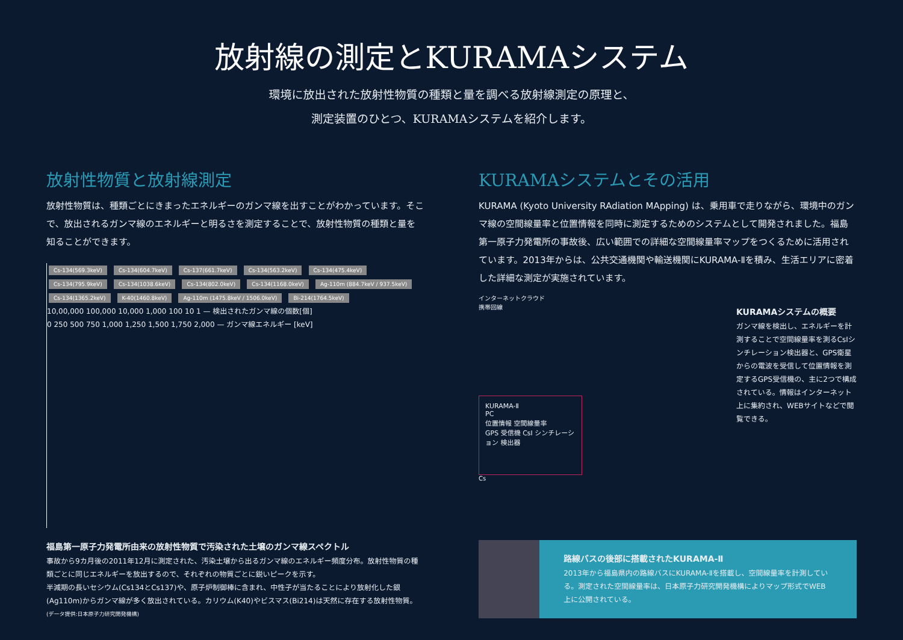放射線の測定とKURAMAシステム
環境に放出された放射性物質の種類と量を調べる放射線測定の原理と、
測定装置のひとつ、KURAMAシステムを紹介します。
放射性物質と放射線測定
放射性物質は、種類ごとにきまったエネルギーのガンマ線を出すことがわかっています。そこで、放出されるガンマ線のエネルギーと明るさを測定することで、放射性物質の種類と量を知ることができます。
Cs-134(569.3keV) Cs-134(604.7keV) Cs-137(661.7keV) Cs-134(563.2keV) Cs-134(475.4keV) Cs-134(795.9keV) Cs-134(1038.6keV) Cs-134(802.0keV) Cs-134(1168.0keV) Ag-110m (884.7keV / 937.5keV) Cs-134(1365.2keV) K-40(1460.8keV) Ag-110m (1475.8keV / 1506.0keV) Bi-214(1764.5keV)
10,00,000 100,000 10,000 1,000 100 10 1 — 検出されたガンマ線の個数[個]
0 250 500 750 1,000 1,250 1,500 1,750 2,000 — ガンマ線エネルギー [keV]
福島第一原子力発電所由来の放射性物質で汚染された土壌のガンマ線スペクトル
事故から9カ月後の2011年12月に測定された、汚染土壌から出るガンマ線のエネルギー頻度分布。放射性物質の種類ごとに同じエネルギーを放出するので、それぞれの物質ごとに鋭いピークを示す。
半減期の長いセシウム(Cs134とCs137)や、原子炉制御棒に含まれ、中性子が当たることにより放射化した銀(Ag110m)からガンマ線が多く放出されている。カリウム(K40)やビスマス(Bi214)は天然に存在する放射性物質。
(データ提供:日本原子力研究開発機構)
KURAMAシステムとその活用
KURAMA (Kyoto University RAdiation MApping) は、乗用車で走りながら、環境中のガンマ線の空間線量率と位置情報を同時に測定するためのシステムとして開発されました。福島第一原子力発電所の事故後、広い範囲での詳細な空間線量率マップをつくるために活用されています。2013年からは、公共交通機関や輸送機関にKURAMA-Ⅱを積み、生活エリアに密着した詳細な測定が実施されています。
インターネットクラウド
携帯回線
KURAMA-Ⅱ
PC
位置情報 空間線量率
GPS 受信機 CsI シンチレーション 検出器
Cs
KURAMAシステムの概要
ガンマ線を検出し、エネルギーを計測することで空間線量率を測るCsIシンチレーション検出器と、GPS衛星からの電波を受信して位置情報を測定するGPS受信機の、主に2つで構成されている。情報はインターネット上に集約され、WEBサイトなどで閲覧できる。
路線バスの後部に搭載されたKURAMA-Ⅱ
2013年から福島県内の路線バスにKURAMA-Ⅱを搭載し、空間線量率を計測している。測定された空間線量率は、日本原子力研究開発機構によりマップ形式でWEB上に公開されている。